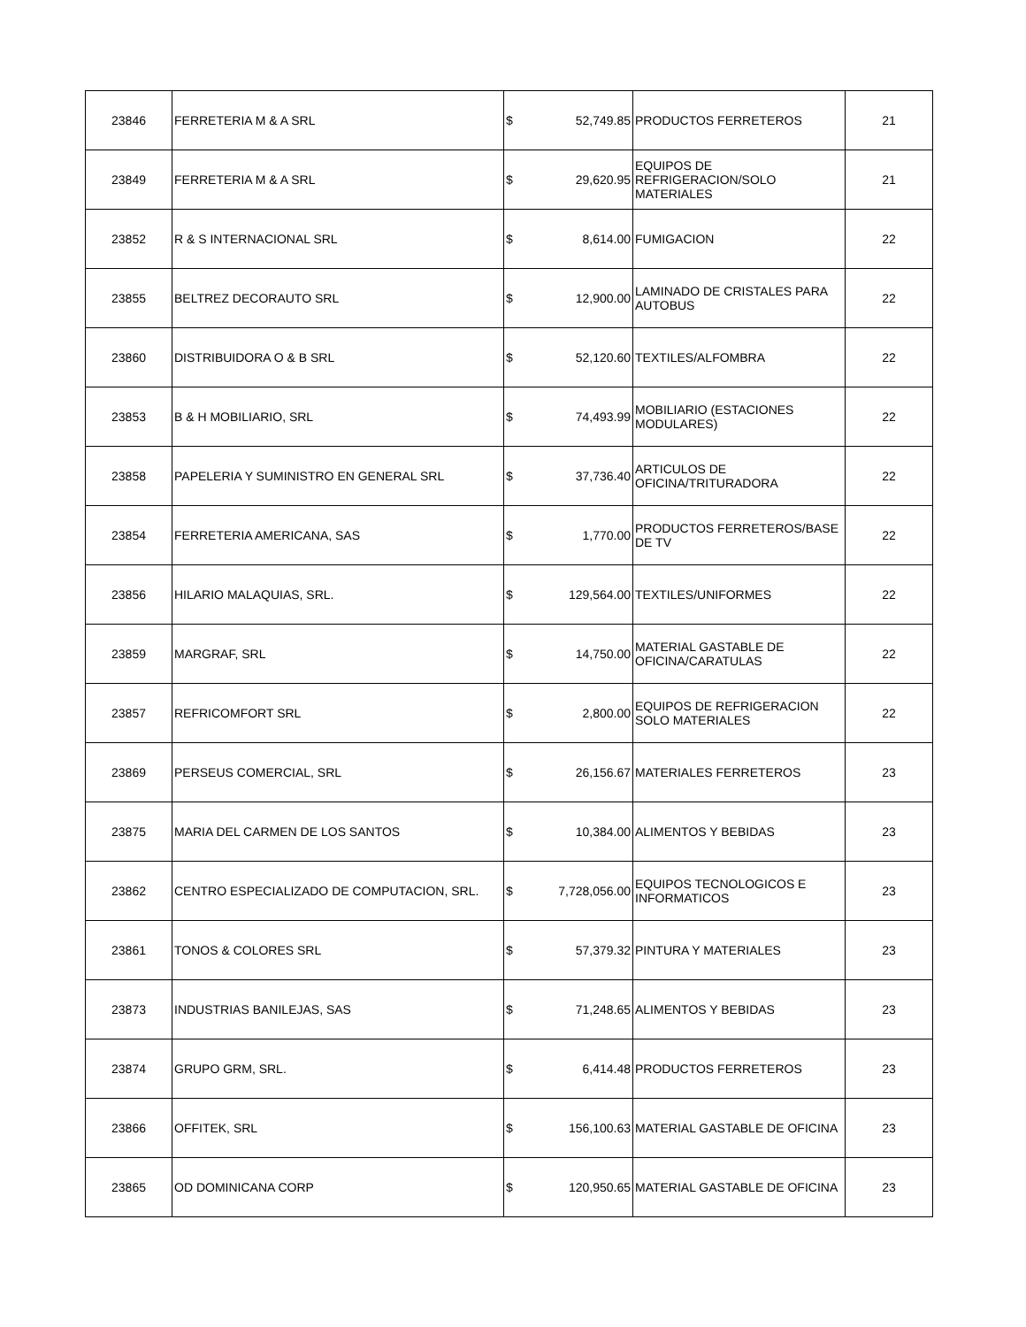| 23846 | FERRETERIA M & A SRL | $ 52,749.85 | PRODUCTOS FERRETEROS | 21 |
| 23849 | FERRETERIA M & A SRL | $ 29,620.95 | EQUIPOS DE REFRIGERACION/SOLO MATERIALES | 21 |
| 23852 | R & S INTERNACIONAL SRL | $ 8,614.00 | FUMIGACION | 22 |
| 23855 | BELTREZ DECORAUTO SRL | $ 12,900.00 | LAMINADO DE CRISTALES PARA AUTOBUS | 22 |
| 23860 | DISTRIBUIDORA O & B SRL | $ 52,120.60 | TEXTILES/ALFOMBRA | 22 |
| 23853 | B & H MOBILIARIO, SRL | $ 74,493.99 | MOBILIARIO (ESTACIONES MODULARES) | 22 |
| 23858 | PAPELERIA Y SUMINISTRO EN GENERAL SRL | $ 37,736.40 | ARTICULOS DE OFICINA/TRITURADORA | 22 |
| 23854 | FERRETERIA AMERICANA, SAS | $ 1,770.00 | PRODUCTOS FERRETEROS/BASE DE TV | 22 |
| 23856 | HILARIO MALAQUIAS, SRL. | $ 129,564.00 | TEXTILES/UNIFORMES | 22 |
| 23859 | MARGRAF, SRL | $ 14,750.00 | MATERIAL GASTABLE DE OFICINA/CARATULAS | 22 |
| 23857 | REFRICOMFORT SRL | $ 2,800.00 | EQUIPOS DE REFRIGERACION SOLO MATERIALES | 22 |
| 23869 | PERSEUS COMERCIAL, SRL | $ 26,156.67 | MATERIALES FERRETEROS | 23 |
| 23875 | MARIA DEL CARMEN DE LOS SANTOS | $ 10,384.00 | ALIMENTOS Y BEBIDAS | 23 |
| 23862 | CENTRO ESPECIALIZADO DE COMPUTACION, SRL. | $ 7,728,056.00 | EQUIPOS TECNOLOGICOS E INFORMATICOS | 23 |
| 23861 | TONOS & COLORES SRL | $ 57,379.32 | PINTURA Y MATERIALES | 23 |
| 23873 | INDUSTRIAS BANILEJAS, SAS | $ 71,248.65 | ALIMENTOS Y BEBIDAS | 23 |
| 23874 | GRUPO GRM, SRL. | $ 6,414.48 | PRODUCTOS FERRETEROS | 23 |
| 23866 | OFFITEK, SRL | $ 156,100.63 | MATERIAL GASTABLE DE OFICINA | 23 |
| 23865 | OD DOMINICANA CORP | $ 120,950.65 | MATERIAL GASTABLE DE OFICINA | 23 |